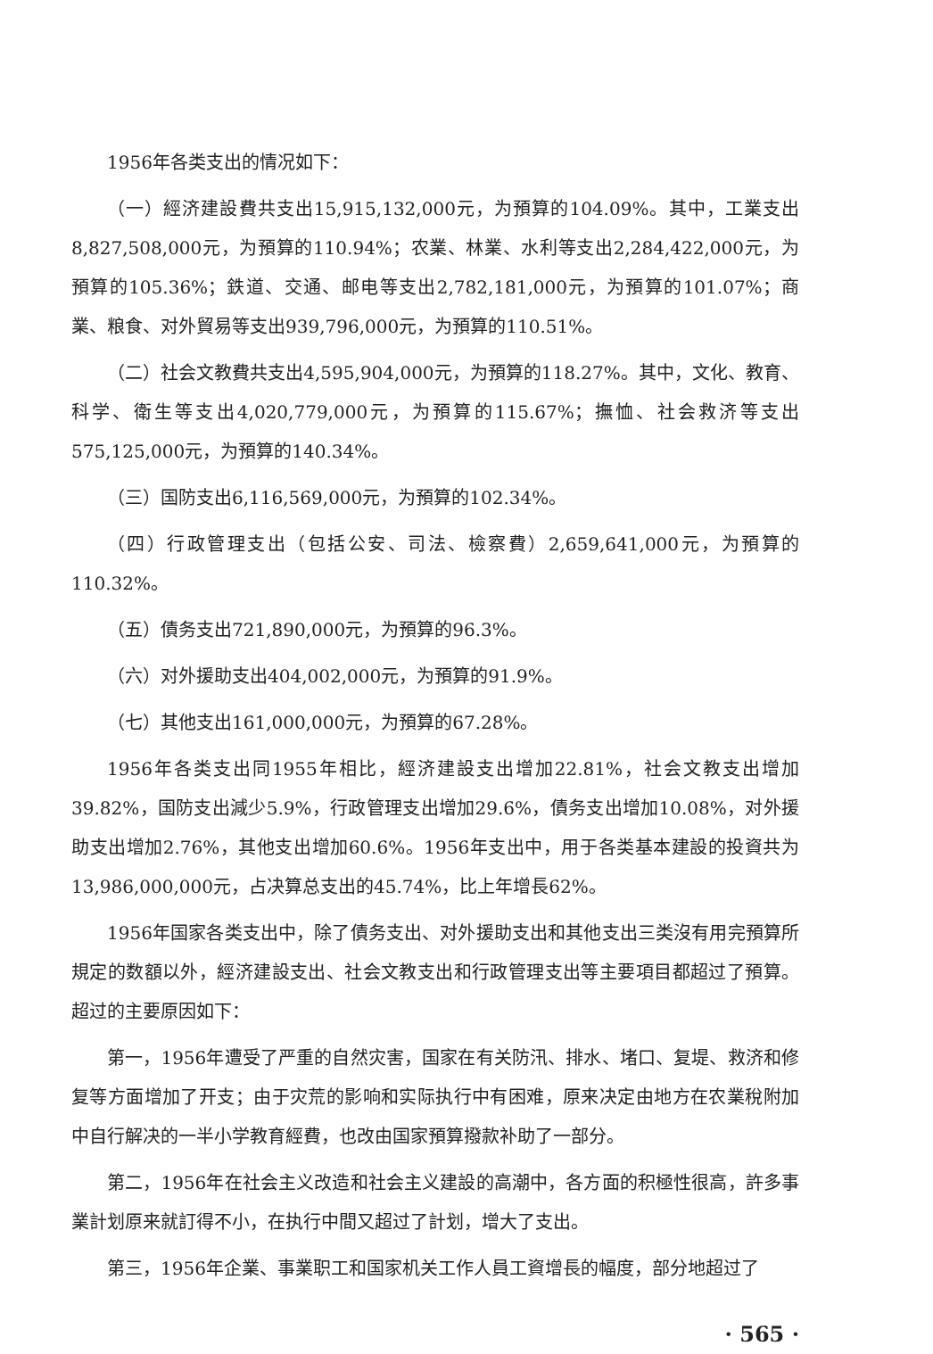1956年各类支出的情况如下：
（一）經济建設費共支出15,915,132,000元，为預算的104.09%。其中，工業支出8,827,508,000元，为預算的110.94%；农業、林業、水利等支出2,284,422,000元，为預算的105.36%；鉄道、交通、邮电等支出2,782,181,000元，为預算的101.07%；商業、粮食、对外貿易等支出939,796,000元，为預算的110.51%。
（二）社会文教費共支出4,595,904,000元，为預算的118.27%。其中，文化、教育、科学、衛生等支出4,020,779,000元，为預算的115.67%；撫恤、社会救济等支出575,125,000元，为預算的140.34%。
（三）国防支出6,116,569,000元，为預算的102.34%。
（四）行政管理支出（包括公安、司法、檢察費）2,659,641,000元，为預算的110.32%。
（五）債务支出721,890,000元，为預算的96.3%。
（六）对外援助支出404,002,000元，为預算的91.9%。
（七）其他支出161,000,000元，为預算的67.28%。
1956年各类支出同1955年相比，經济建設支出增加22.81%，社会文教支出增加39.82%，国防支出減少5.9%，行政管理支出增加29.6%，債务支出增加10.08%，对外援助支出增加2.76%，其他支出增加60.6%。1956年支出中，用于各类基本建設的投資共为13,986,000,000元，占决算总支出的45.74%，比上年增長62%。
1956年国家各类支出中，除了債务支出、对外援助支出和其他支出三类沒有用完預算所規定的数額以外，經济建設支出、社会文教支出和行政管理支出等主要項目都超过了預算。超过的主要原因如下：
第一，1956年遭受了严重的自然灾害，国家在有关防汛、排水、堵口、复堤、救济和修复等方面增加了开支；由于灾荒的影响和实际执行中有困难，原来决定由地方在农業稅附加中自行解决的一半小学教育經費，也改由国家預算撥款补助了一部分。
第二，1956年在社会主义改造和社会主义建設的高潮中，各方面的积極性很高，許多事業計划原来就訂得不小，在执行中間又超过了計划，增大了支出。
第三，1956年企業、事業职工和国家机关工作人員工資增長的幅度，部分地超过了
· 565 ·